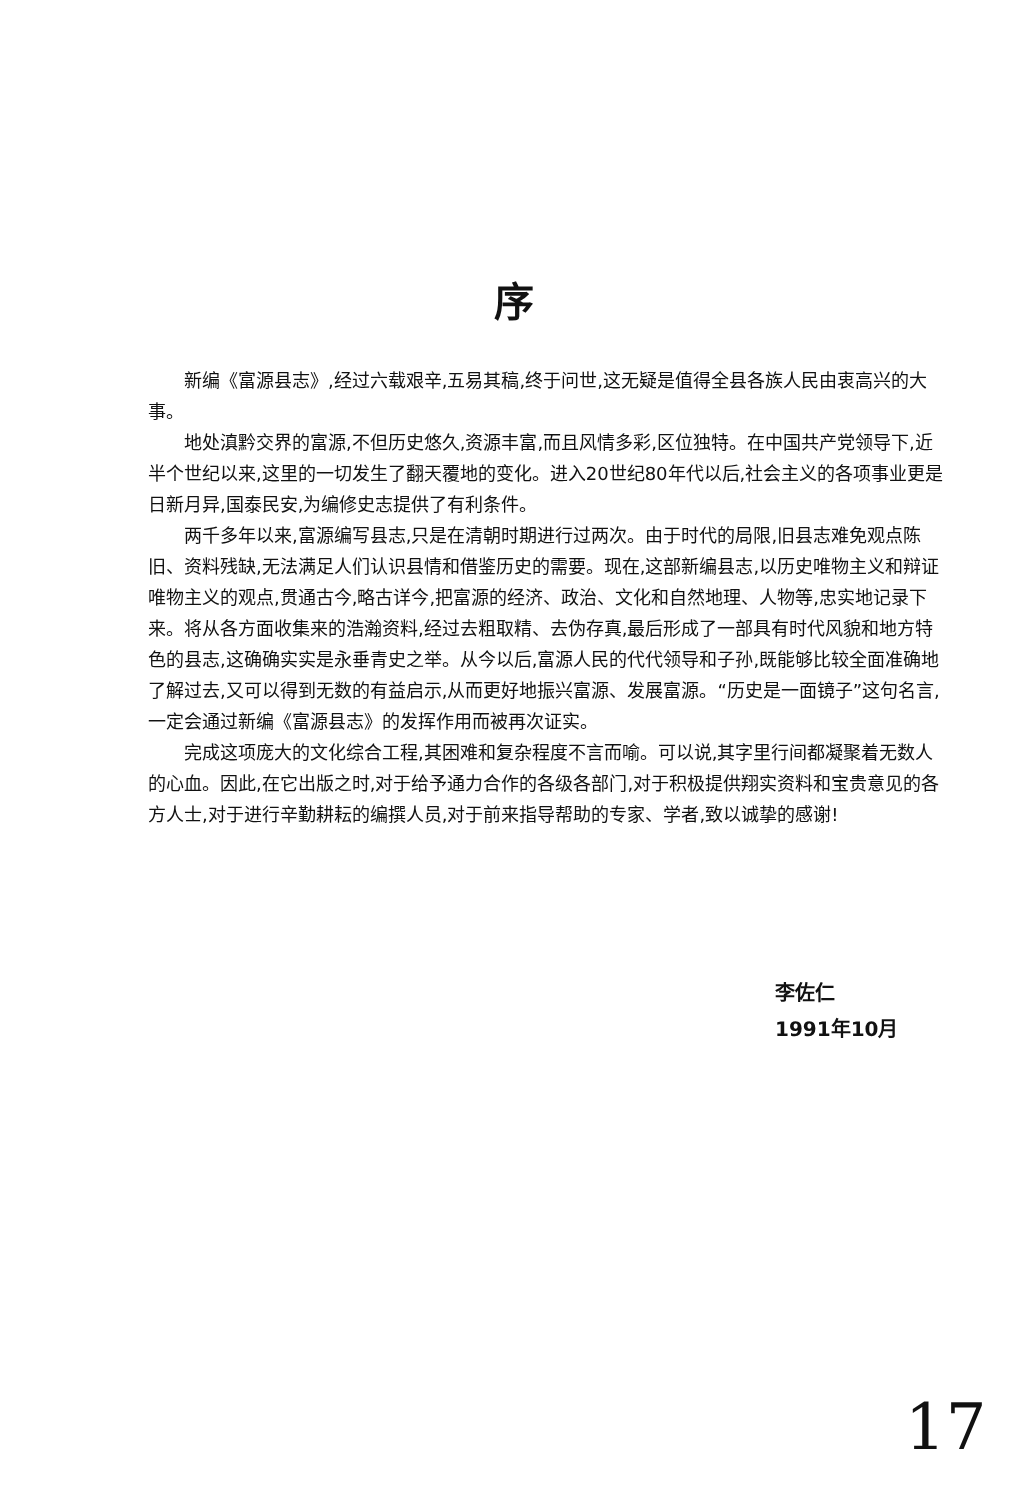序
新编《富源县志》,经过六载艰辛,五易其稿,终于问世,这无疑是值得全县各族人民由衷高兴的大事。
地处滇黔交界的富源,不但历史悠久,资源丰富,而且风情多彩,区位独特。在中国共产党领导下,近半个世纪以来,这里的一切发生了翻天覆地的变化。进入20世纪80年代以后,社会主义的各项事业更是日新月异,国泰民安,为编修史志提供了有利条件。
两千多年以来,富源编写县志,只是在清朝时期进行过两次。由于时代的局限,旧县志难免观点陈旧、资料残缺,无法满足人们认识县情和借鉴历史的需要。现在,这部新编县志,以历史唯物主义和辩证唯物主义的观点,贯通古今,略古详今,把富源的经济、政治、文化和自然地理、人物等,忠实地记录下来。将从各方面收集来的浩瀚资料,经过去粗取精、去伪存真,最后形成了一部具有时代风貌和地方特色的县志,这确确实实是永垂青史之举。从今以后,富源人民的代代领导和子孙,既能够比较全面准确地了解过去,又可以得到无数的有益启示,从而更好地振兴富源、发展富源。“历史是一面镜子”这句名言,一定会通过新编《富源县志》的发挥作用而被再次证实。
完成这项庞大的文化综合工程,其困难和复杂程度不言而喻。可以说,其字里行间都凝聚着无数人的心血。因此,在它出版之时,对于给予通力合作的各级各部门,对于积极提供翔实资料和宝贵意见的各方人士,对于进行辛勤耕耘的编撰人员,对于前来指导帮助的专家、学者,致以诚挚的感谢!
李佐仁
1991年10月
17